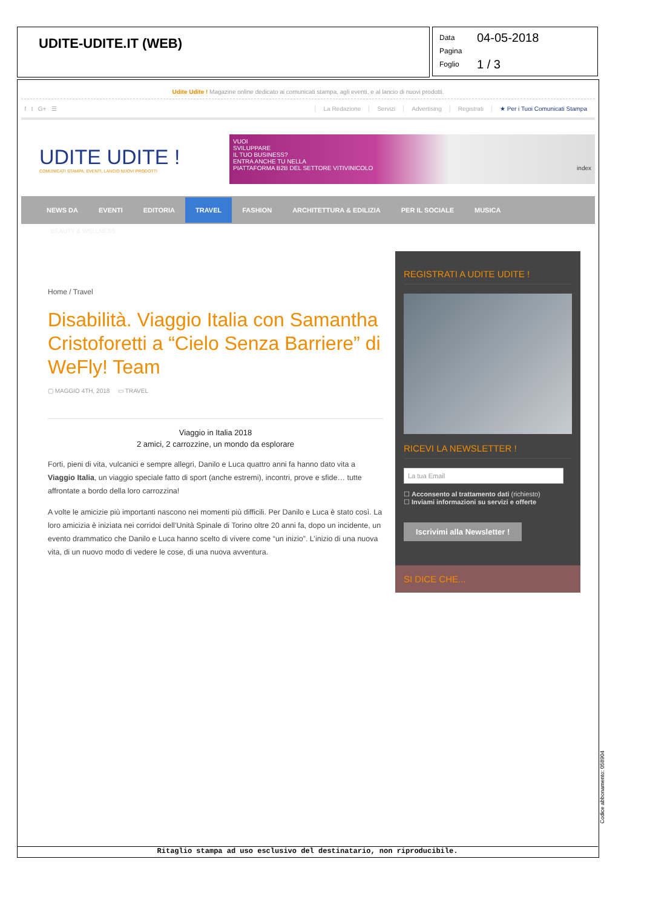UDITE-UDITE.IT (WEB)
Data 04-05-2018
Pagina
Foglio 1 / 3
Udite Udite ! Magazine online dedicato ai comunicati stampa, agli eventi, e al lancio di nuovi prodotti.
f t G+ ☰ La Redazione Servizi Advertising Registrati ★ Per i Tuoi Comunicati Stampa
UDITE UDITE !
COMUNICATI STAMPA, EVENTI, LANCIO NUOVI PRODOTTI
VUOI
SVILUPPARE
IL TUO BUSINESS?
ENTRA ANCHE TU NELLA
PIATTAFORMA B2B DEL SETTORE VITIVINICOLO index
NEWS DA EVENTI EDITORIA TRAVEL FASHION ARCHITETTURA & EDILIZIA PER IL SOCIALE MUSICA
BEAUTY & WELLNESS
Home / Travel
Disabilità. Viaggio Italia con Samantha Cristoforetti a “Cielo Senza Barriere” di WeFly! Team
▢ MAGGIO 4TH, 2018 ▭ TRAVEL
Viaggio in Italia 2018
2 amici, 2 carrozzine, un mondo da esplorare
Forti, pieni di vita, vulcanici e sempre allegri, Danilo e Luca quattro anni fa hanno dato vita a Viaggio Italia, un viaggio speciale fatto di sport (anche estremi), incontri, prove e sfide… tutte affrontate a bordo della loro carrozzina!
A volte le amicizie più importanti nascono nei momenti più difficili. Per Danilo e Luca è stato così. La loro amicizia è iniziata nei corridoi dell’Unità Spinale di Torino oltre 20 anni fa, dopo un incidente, un evento drammatico che Danilo e Luca hanno scelto di vivere come “un inizio”. L’inizio di una nuova vita, di un nuovo modo di vedere le cose, di una nuova avventura.
REGISTRATI A UDITE UDITE !
RICEVI LA NEWSLETTER !
La tua Email
☐ Acconsento al trattamento dati (richiesto)
☐ Inviami informazioni su servizi e offerte
Iscrivimi alla Newsletter !
SI DICE CHE...
Ritaglio stampa ad uso esclusivo del destinatario, non riproducibile.
Codice abbonamento: 058904